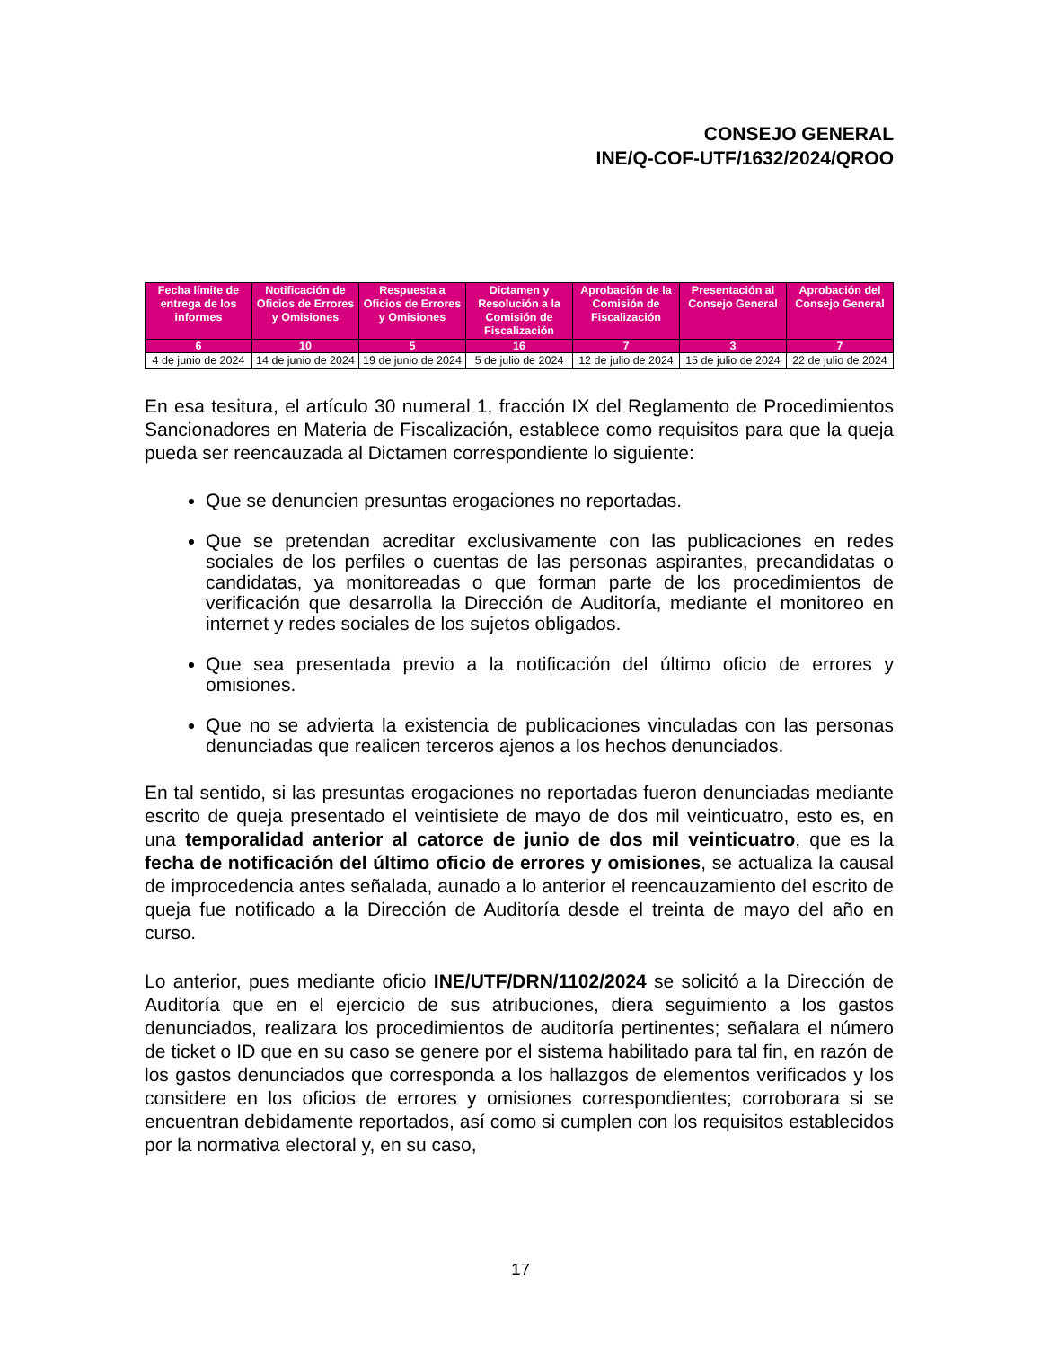CONSEJO GENERAL
INE/Q-COF-UTF/1632/2024/QROO
| Fecha límite de entrega de los informes | Notificación de Oficios de Errores y Omisiones | Respuesta a Oficios de Errores y Omisiones | Dictamen y Resolución a la Comisión de Fiscalización | Aprobación de la Comisión de Fiscalización | Presentación al Consejo General | Aprobación del Consejo General |
| --- | --- | --- | --- | --- | --- | --- |
| 6 | 10 | 5 | 16 | 7 | 3 | 7 |
| 4 de junio de 2024 | 14 de junio de 2024 | 19 de junio de 2024 | 5 de julio de 2024 | 12 de julio de 2024 | 15 de julio de 2024 | 22 de julio de 2024 |
En esa tesitura, el artículo 30 numeral 1, fracción IX del Reglamento de Procedimientos Sancionadores en Materia de Fiscalización, establece como requisitos para que la queja pueda ser reencauzada al Dictamen correspondiente lo siguiente:
Que se denuncien presuntas erogaciones no reportadas.
Que se pretendan acreditar exclusivamente con las publicaciones en redes sociales de los perfiles o cuentas de las personas aspirantes, precandidatas o candidatas, ya monitoreadas o que forman parte de los procedimientos de verificación que desarrolla la Dirección de Auditoría, mediante el monitoreo en internet y redes sociales de los sujetos obligados.
Que sea presentada previo a la notificación del último oficio de errores y omisiones.
Que no se advierta la existencia de publicaciones vinculadas con las personas denunciadas que realicen terceros ajenos a los hechos denunciados.
En tal sentido, si las presuntas erogaciones no reportadas fueron denunciadas mediante escrito de queja presentado el veintisiete de mayo de dos mil veinticuatro, esto es, en una temporalidad anterior al catorce de junio de dos mil veinticuatro, que es la fecha de notificación del último oficio de errores y omisiones, se actualiza la causal de improcedencia antes señalada, aunado a lo anterior el reencauzamiento del escrito de queja fue notificado a la Dirección de Auditoría desde el treinta de mayo del año en curso.
Lo anterior, pues mediante oficio INE/UTF/DRN/1102/2024 se solicitó a la Dirección de Auditoría que en el ejercicio de sus atribuciones, diera seguimiento a los gastos denunciados, realizara los procedimientos de auditoría pertinentes; señalara el número de ticket o ID que en su caso se genere por el sistema habilitado para tal fin, en razón de los gastos denunciados que corresponda a los hallazgos de elementos verificados y los considere en los oficios de errores y omisiones correspondientes; corroborara si se encuentran debidamente reportados, así como si cumplen con los requisitos establecidos por la normativa electoral y, en su caso,
17